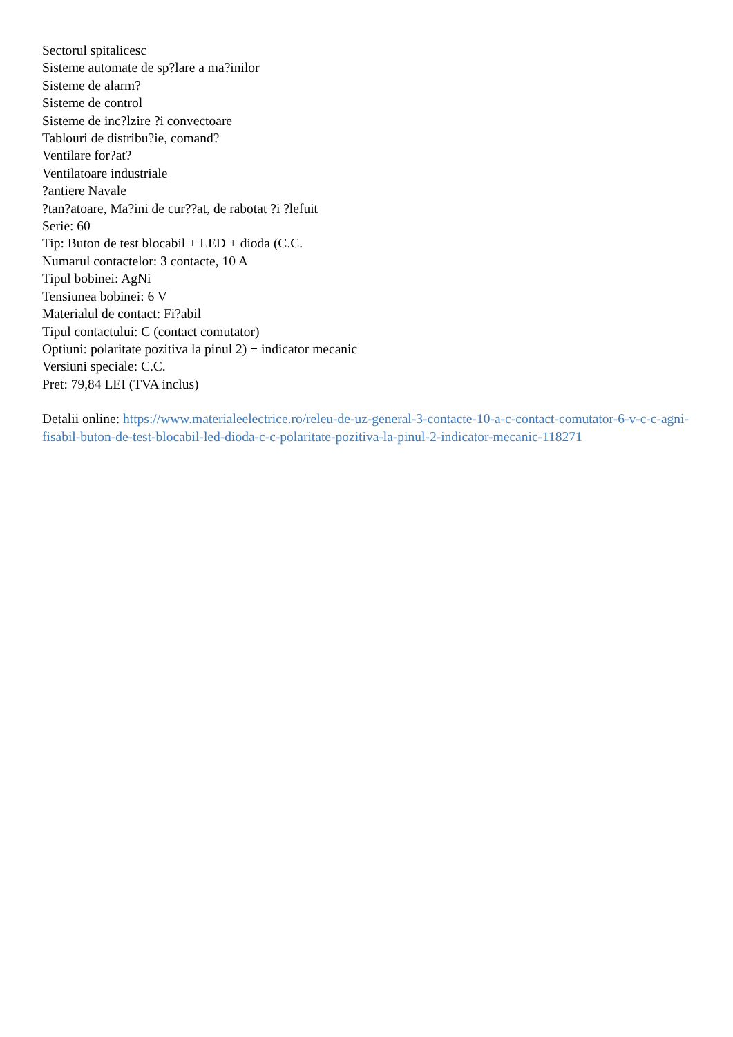Sectorul spitalicesc
Sisteme automate de sp?lare a ma?inilor
Sisteme de alarm?
Sisteme de control
Sisteme de inc?lzire ?i convectoare
Tablouri de distribu?ie, comand?
Ventilare for?at?
Ventilatoare industriale
?antiere Navale
?tan?atoare, Ma?ini de cur??at, de rabotat ?i ?lefuit
Serie: 60
Tip: Buton de test blocabil + LED + dioda (C.C.
Numarul contactelor: 3 contacte, 10 A
Tipul bobinei: AgNi
Tensiunea bobinei: 6 V
Materialul de contact: Fi?abil
Tipul contactului: C (contact comutator)
Optiuni: polaritate pozitiva la pinul 2) + indicator mecanic
Versiuni speciale: C.C.
Pret: 79,84 LEI (TVA inclus)
Detalii online: https://www.materialeelectrice.ro/releu-de-uz-general-3-contacte-10-a-c-contact-comutator-6-v-c-c-agni-fisabil-buton-de-test-blocabil-led-dioda-c-c-polaritate-pozitiva-la-pinul-2-indicator-mecanic-118271